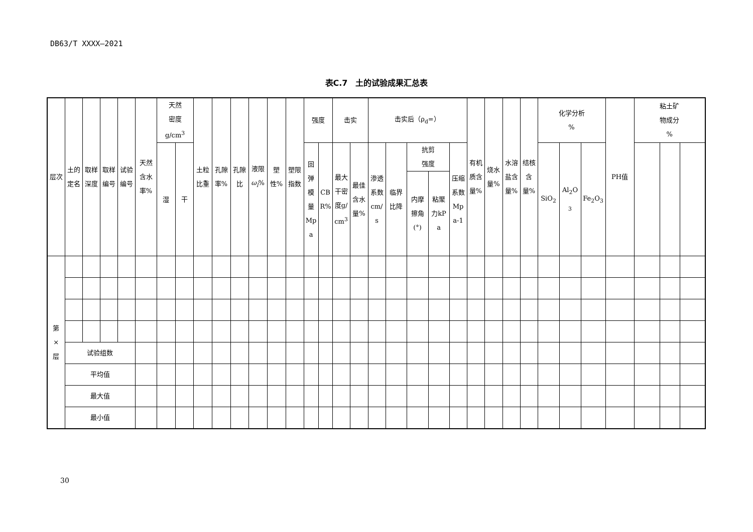DB63/T XXXX—2021
表C.7　土的试验成果汇总表
| 层次 | 土的定名 | 取样深度 | 取样编号 | 试验编号 | 天然含水率% | 天然 密度 g/cm<sup>3</sup> | | 土粒比重 | 孔隙率% | 孔隙比 | 液限 ω<sub>l</sub> % | 塑性% | 塑限指数 | 强度 | | 击实 | | 击实后（ρ<sub>d</sub>=） | | | | | 有机质含量% | 烧水量% | 水溶盐含量% | 结核含量% | 化学分析 % | | | PH值 | 粘土矿 物成分 % | | |
| | | | | | | 湿 | 干 | | | | | | | 回弹模量Mpa | CBR% | 最大干密度g/cm<sup>3</sup> | 最佳含水量% | 渗透系数cm/s | 临界比降 | 抗剪 强度 | | 压缩系数Mpa-1 | | | | | SiO<sub>2</sub> | Al<sub>2</sub>O<sub>3</sub> | Fe<sub>2</sub>O<sub>3</sub> | | | | |
| | | | | | | | | | | | | | | | | | | | | 内摩擦角(°) | 粘聚力kPa | | | | | | | | | | | | |
| 第 × 层 | | | | | | | | | | | | | | | | | | | | | | | | | | | | | | | | | |
| | 试验组数 | | | | | | | | | | | | | | | | | | | | | | | | | | | | | | | | |
| | 平均值 | | | | | | | | | | | | | | | | | | | | | | | | | | | | | | | | |
| | 最大值 | | | | | | | | | | | | | | | | | | | | | | | | | | | | | | | | |
| | 最小值 | | | | | | | | | | | | | | | | | | | | | | | | | | | | | | | | |
30